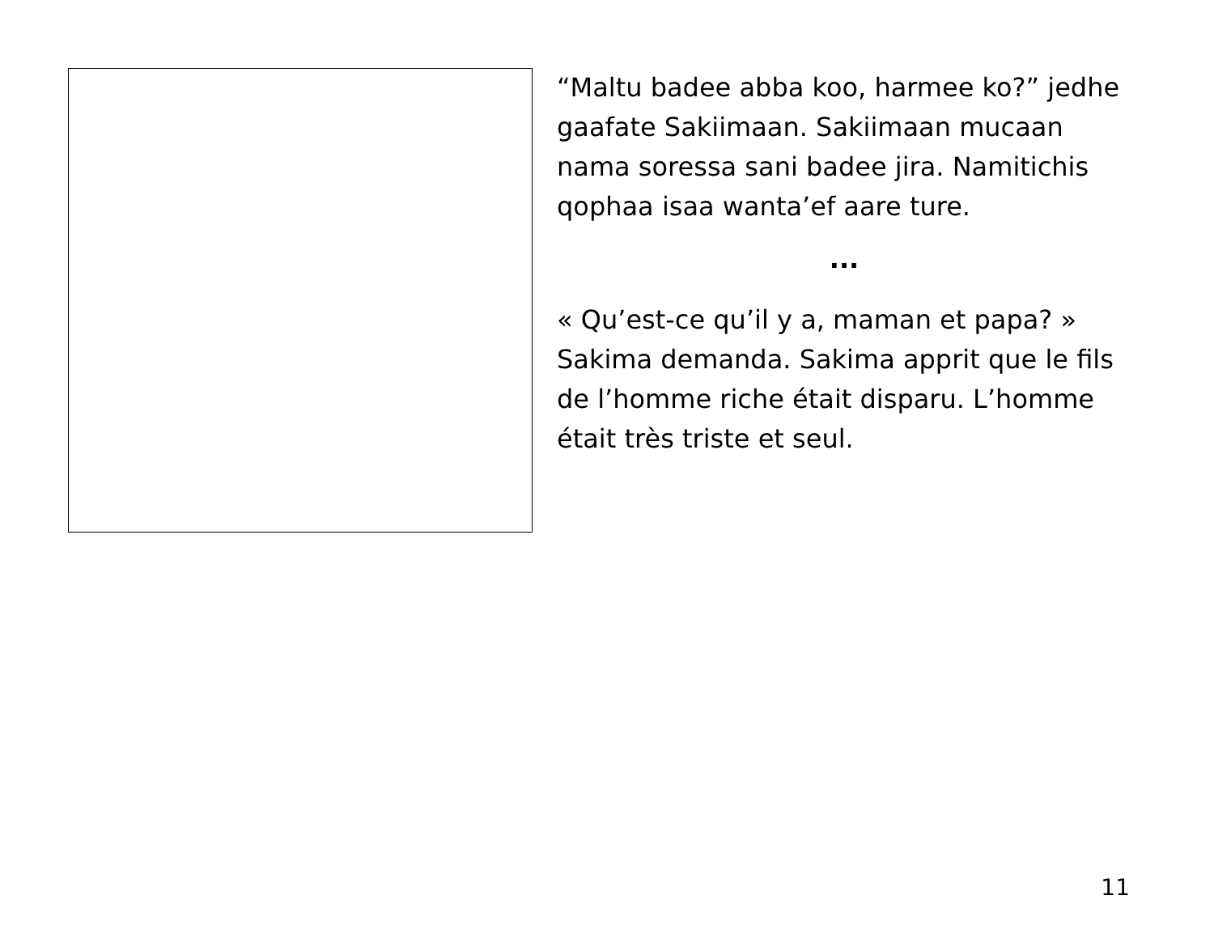“Maltu badee abba koo, harmee ko?” jedhe gaafate Sakiimaan. Sakiimaan mucaan nama soressa sani badee jira. Namitichis qophaa isaa wanta’ef aare ture.
...
« Qu’est-ce qu’il y a, maman et papa? » Sakima demanda. Sakima apprit que le fils de l’homme riche était disparu. L’homme était très triste et seul.
11